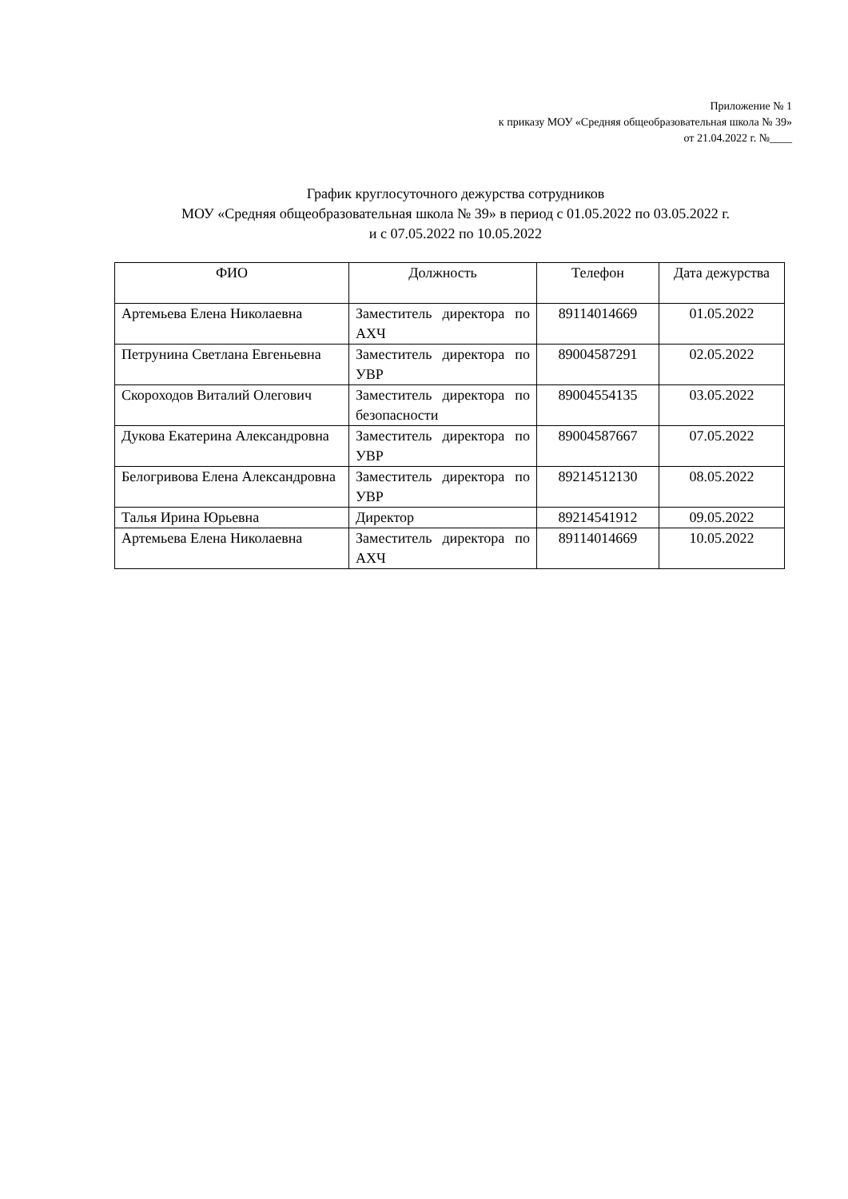Приложение № 1
к приказу МОУ «Средняя общеобразовательная школа № 39»
от 21.04.2022 г. №____
График круглосуточного дежурства сотрудников
МОУ «Средняя общеобразовательная школа № 39» в период с 01.05.2022 по 03.05.2022 г.
и с 07.05.2022 по 10.05.2022
| ФИО | Должность | Телефон | Дата дежурства |
| --- | --- | --- | --- |
| Артемьева Елена Николаевна | Заместитель директора по АХЧ | 89114014669 | 01.05.2022 |
| Петрунина Светлана Евгеньевна | Заместитель директора по УВР | 89004587291 | 02.05.2022 |
| Скороходов Виталий Олегович | Заместитель директора по безопасности | 89004554135 | 03.05.2022 |
| Дукова Екатерина Александровна | Заместитель директора по УВР | 89004587667 | 07.05.2022 |
| Белогривова Елена Александровна | Заместитель директора по УВР | 89214512130 | 08.05.2022 |
| Талья Ирина Юрьевна | Директор | 89214541912 | 09.05.2022 |
| Артемьева Елена Николаевна | Заместитель директора по АХЧ | 89114014669 | 10.05.2022 |